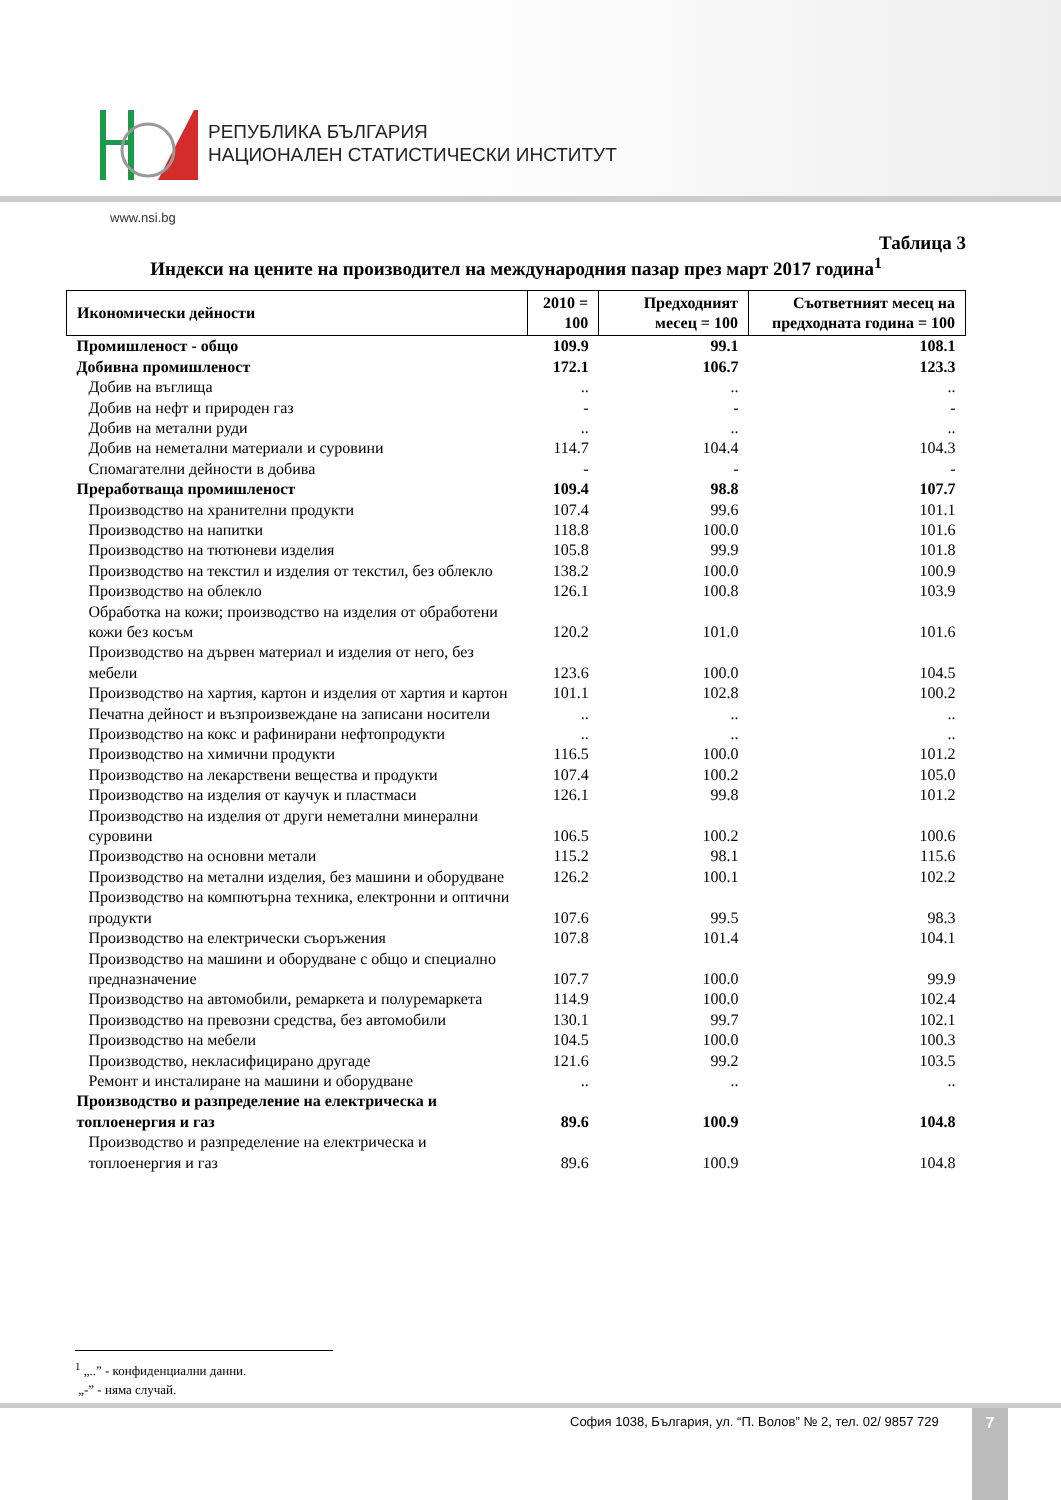РЕПУБЛИКА БЪЛГАРИЯ
НАЦИОНАЛЕН СТАТИСТИЧЕСКИ ИНСТИТУТ
www.nsi.bg
Таблица 3
Индекси на цените на производител на международния пазар през март 2017 година<sup>1</sup>
| Икономически дейности | 2010 = 100 | Предходният месец = 100 | Съответният месец на предходната година = 100 |
| --- | --- | --- | --- |
| Промишленост - общо | 109.9 | 99.1 | 108.1 |
| Добивна промишленост | 172.1 | 106.7 | 123.3 |
| Добив на въглища | .. | .. | .. |
| Добив на нефт и природен газ | - | - | - |
| Добив на метални руди | .. | .. | .. |
| Добив на неметални материали и суровини | 114.7 | 104.4 | 104.3 |
| Спомагателни дейности в добива | - | - | - |
| Преработваща промишленост | 109.4 | 98.8 | 107.7 |
| Производство на хранителни продукти | 107.4 | 99.6 | 101.1 |
| Производство на напитки | 118.8 | 100.0 | 101.6 |
| Производство на тютюневи изделия | 105.8 | 99.9 | 101.8 |
| Производство на текстил и изделия от текстил, без облекло | 138.2 | 100.0 | 100.9 |
| Производство на облекло | 126.1 | 100.8 | 103.9 |
| Обработка на кожи; производство на изделия от обработени кожи без косъм | 120.2 | 101.0 | 101.6 |
| Производство на дървен материал и изделия от него, без мебели | 123.6 | 100.0 | 104.5 |
| Производство на хартия, картон и изделия от хартия и картон | 101.1 | 102.8 | 100.2 |
| Печатна дейност и възпроизвеждане на записани носители | .. | .. | .. |
| Производство на кокс и рафинирани нефтопродукти | .. | .. | .. |
| Производство на химични продукти | 116.5 | 100.0 | 101.2 |
| Производство на лекарствени вещества и продукти | 107.4 | 100.2 | 105.0 |
| Производство на изделия от каучук и пластмаси | 126.1 | 99.8 | 101.2 |
| Производство на изделия от други неметални минерални суровини | 106.5 | 100.2 | 100.6 |
| Производство на основни метали | 115.2 | 98.1 | 115.6 |
| Производство на метални изделия, без машини и оборудване | 126.2 | 100.1 | 102.2 |
| Производство на компютърна техника, електронни и оптични продукти | 107.6 | 99.5 | 98.3 |
| Производство на електрически съоръжения | 107.8 | 101.4 | 104.1 |
| Производство на машини и оборудване с общо и специално предназначение | 107.7 | 100.0 | 99.9 |
| Производство на автомобили, ремаркета и полуремаркета | 114.9 | 100.0 | 102.4 |
| Производство на превозни средства, без автомобили | 130.1 | 99.7 | 102.1 |
| Производство на мебели | 104.5 | 100.0 | 100.3 |
| Производство, некласифицирано другаде | 121.6 | 99.2 | 103.5 |
| Ремонт и инсталиране на машини и оборудване | .. | .. | .. |
| Производство и разпределение на електрическа и топлоенергия и газ | 89.6 | 100.9 | 104.8 |
| Производство и разпределение на електрическа и топлоенергия и газ | 89.6 | 100.9 | 104.8 |
<sup>1</sup> „..” - конфиденциални данни.
„-” - няма случай.
София 1038, България, ул. “П. Волов” № 2, тел. 02/ 9857 729
7